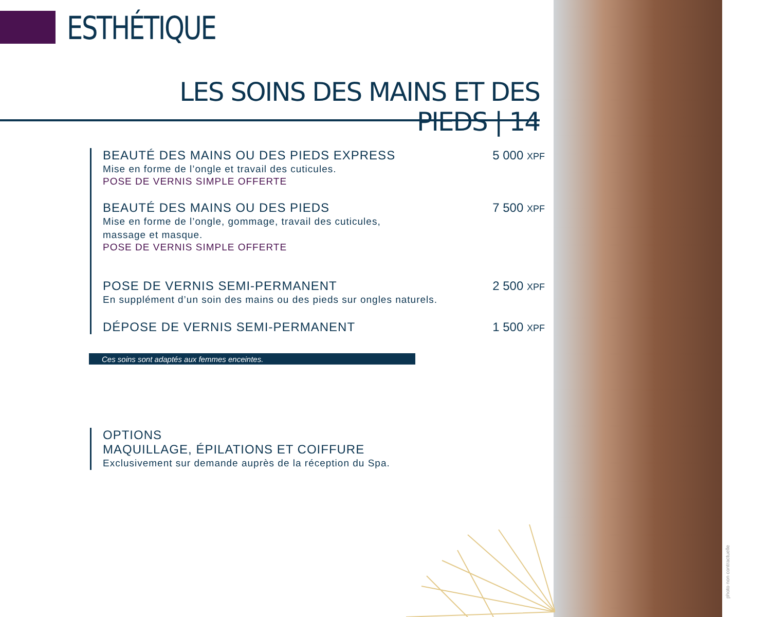ESTHÉTIQUE
LES SOINS DES MAINS ET DES PIEDS | 14
BEAUTÉ DES MAINS OU DES PIEDS EXPRESS
Mise en forme de l’ongle et travail des cuticules.
POSE DE VERNIS SIMPLE OFFERTE
5 000 XPF
BEAUTÉ DES MAINS OU DES PIEDS
Mise en forme de l’ongle, gommage, travail des cuticules,
massage et masque.
POSE DE VERNIS SIMPLE OFFERTE
7 500 XPF
POSE DE VERNIS SEMI-PERMANENT
En supplément d’un soin des mains ou des pieds sur ongles naturels.
2 500 XPF
DÉPOSE DE VERNIS SEMI-PERMANENT
1 500 XPF
Ces soins sont adaptés aux femmes enceintes.
OPTIONS
MAQUILLAGE, ÉPILATIONS ET COIFFURE
Exclusivement sur demande auprès de la réception du Spa.
photo non contractuelle